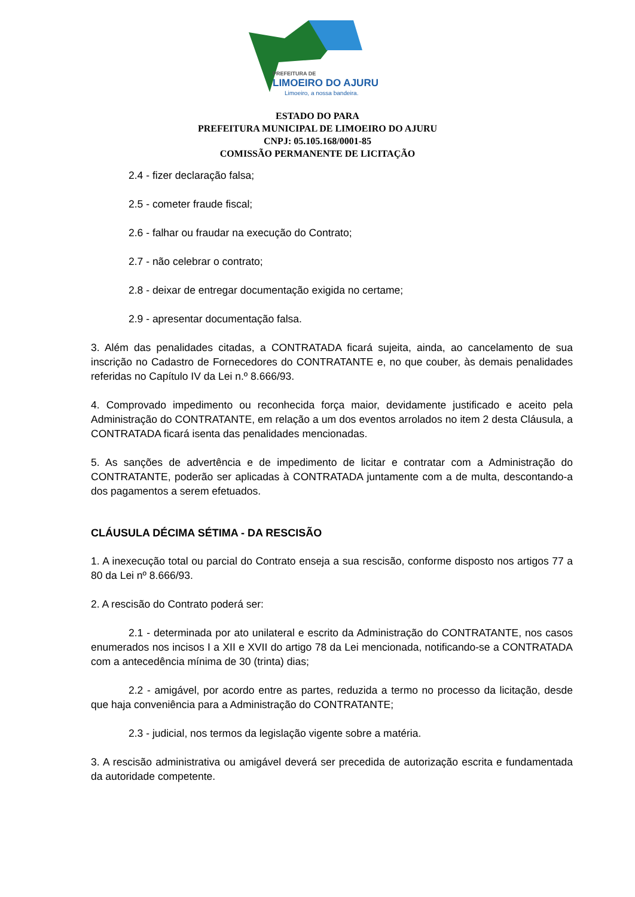PREFEITURA DE
LIMOEIRO DO AJURU
Limoeiro, a nossa bandeira.
ESTADO DO PARA
PREFEITURA MUNICIPAL DE LIMOEIRO DO AJURU
CNPJ: 05.105.168/0001-85
COMISSÃO PERMANENTE DE LICITAÇÃO
2.4 - fizer declaração falsa;
2.5 - cometer fraude fiscal;
2.6 - falhar ou fraudar na execução do Contrato;
2.7 - não celebrar o contrato;
2.8 - deixar de entregar documentação exigida no certame;
2.9 - apresentar documentação falsa.
3. Além das penalidades citadas, a CONTRATADA ficará sujeita, ainda, ao cancelamento de sua inscrição no Cadastro de Fornecedores do CONTRATANTE e, no que couber, às demais penalidades referidas no Capítulo IV da Lei n.º 8.666/93.
4. Comprovado impedimento ou reconhecida força maior, devidamente justificado e aceito pela Administração do CONTRATANTE, em relação a um dos eventos arrolados no item 2 desta Cláusula, a CONTRATADA ficará isenta das penalidades mencionadas.
5. As sanções de advertência e de impedimento de licitar e contratar com a Administração do CONTRATANTE, poderão ser aplicadas à CONTRATADA juntamente com a de multa, descontando-a dos pagamentos a serem efetuados.
CLÁUSULA DÉCIMA SÉTIMA - DA RESCISÃO
1. A inexecução total ou parcial do Contrato enseja a sua rescisão, conforme disposto nos artigos 77 a 80 da Lei nº 8.666/93.
2. A rescisão do Contrato poderá ser:
2.1 - determinada por ato unilateral e escrito da Administração do CONTRATANTE, nos casos enumerados nos incisos I a XII e XVII do artigo 78 da Lei mencionada, notificando-se a CONTRATADA com a antecedência mínima de 30 (trinta) dias;
2.2 - amigável, por acordo entre as partes, reduzida a termo no processo da licitação, desde que haja conveniência para a Administração do CONTRATANTE;
2.3 - judicial, nos termos da legislação vigente sobre a matéria.
3. A rescisão administrativa ou amigável deverá ser precedida de autorização escrita e fundamentada da autoridade competente.